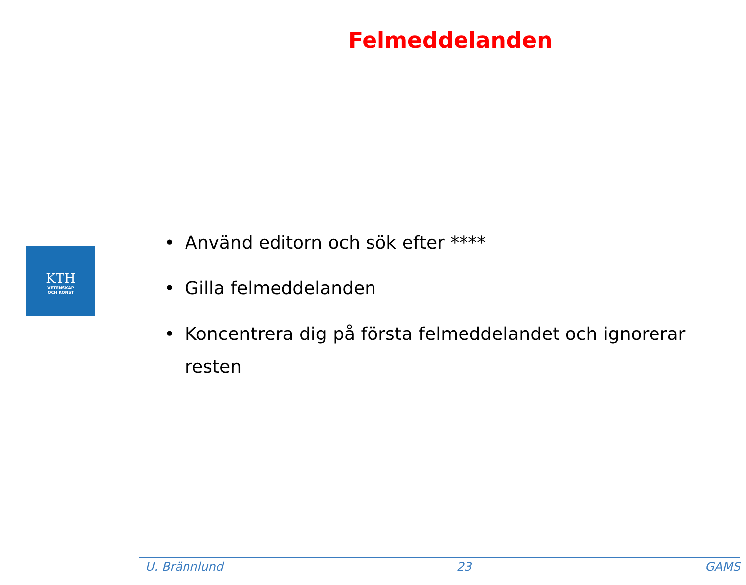Felmeddelanden
KTH
VETENSKAP
OCH KONST
• Använd editorn och sök efter ****
• Gilla felmeddelanden
• Koncentrera dig på första felmeddelandet och ignorerar resten
U. Brännlund 23 GAMS